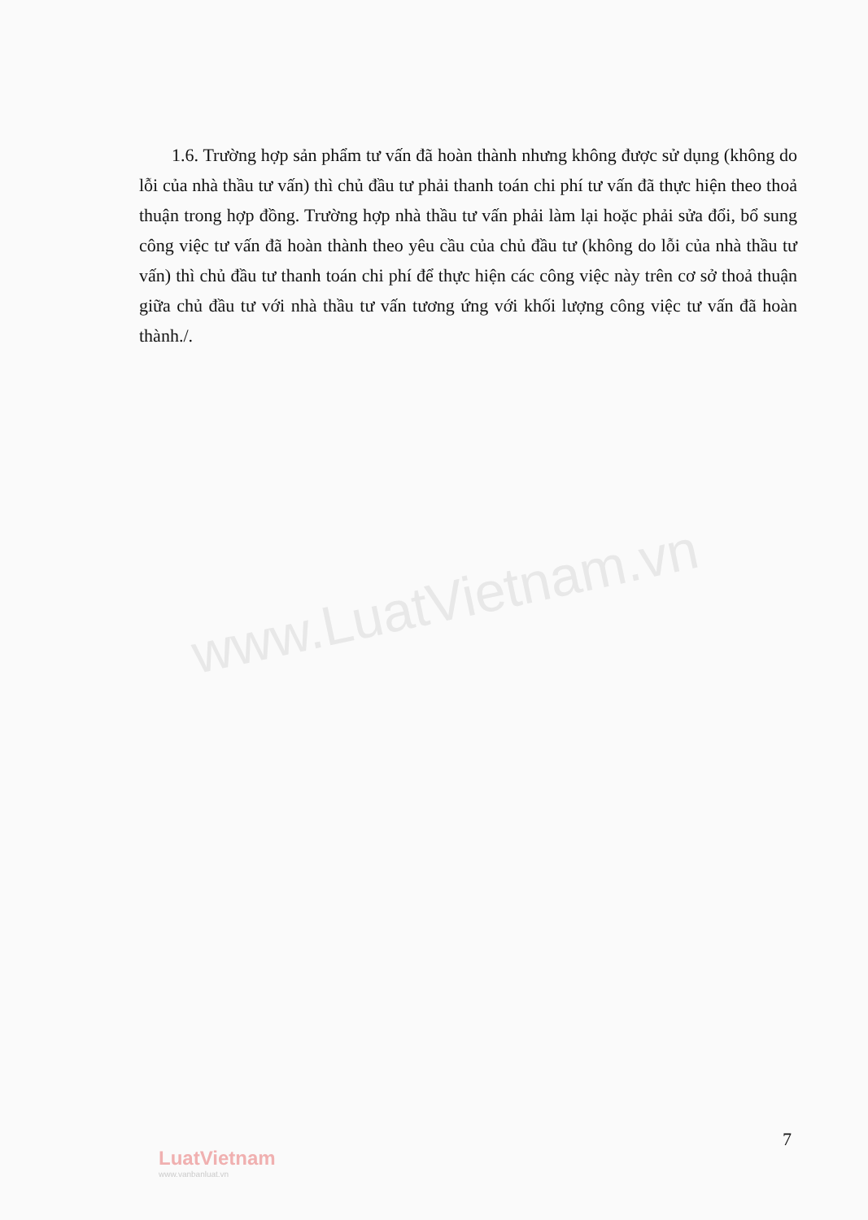1.6. Trường hợp sản phẩm tư vấn đã hoàn thành nhưng không được sử dụng (không do lỗi của nhà thầu tư vấn) thì chủ đầu tư phải thanh toán chi phí tư vấn đã thực hiện theo thoả thuận trong hợp đồng. Trường hợp nhà thầu tư vấn phải làm lại hoặc phải sửa đổi, bổ sung công việc tư vấn đã hoàn thành theo yêu cầu của chủ đầu tư (không do lỗi của nhà thầu tư vấn) thì chủ đầu tư thanh toán chi phí để thực hiện các công việc này trên cơ sở thoả thuận giữa chủ đầu tư với nhà thầu tư vấn tương ứng với khối lượng công việc tư vấn đã hoàn thành./.
www.LuatVietnam.vn
7
LuatVietnam
www.vanbanluat.vn